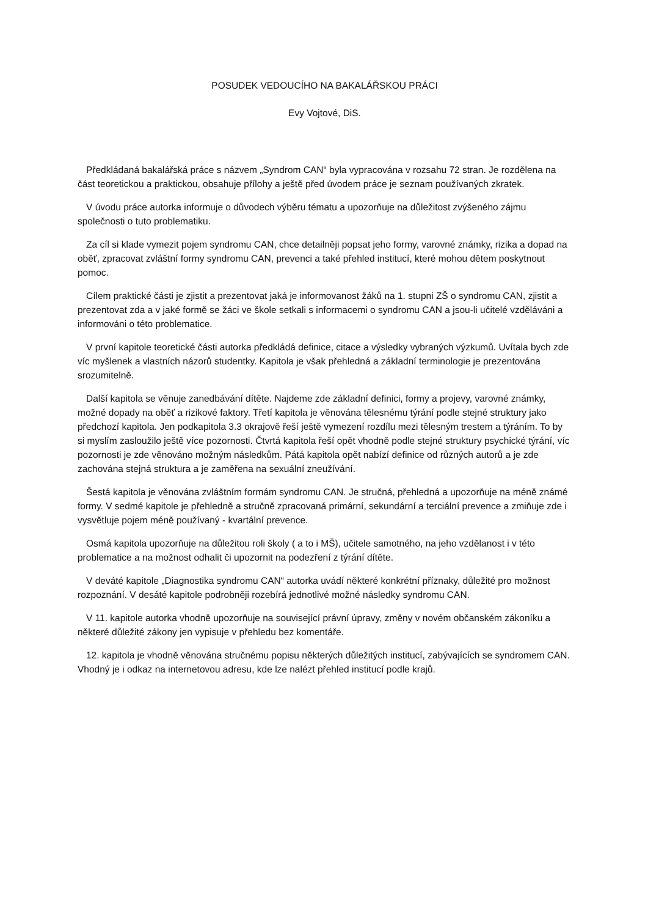POSUDEK VEDOUCÍHO NA BAKALÁŘSKOU PRÁCI
Evy Vojtové, DiS.
Předkládaná bakalářská práce s názvem „Syndrom CAN“ byla vypracována v rozsahu 72 stran. Je rozdělena na část teoretickou a praktickou, obsahuje přílohy a ještě před úvodem práce je seznam používaných zkratek.
V úvodu práce autorka informuje o důvodech výběru tématu a upozorňuje na důležitost zvýšeného zájmu společnosti o tuto problematiku.
Za cíl si klade vymezit pojem syndromu CAN, chce detailněji popsat jeho formy, varovné známky, rizika a dopad na oběť, zpracovat zvláštní formy syndromu CAN, prevenci a také přehled institucí, které mohou dětem poskytnout pomoc.
Cílem praktické části je zjistit a prezentovat jaká je informovanost žáků na 1. stupni ZŠ o syndromu CAN, zjistit a prezentovat zda a v jaké formě se žáci ve škole setkali s informacemi o syndromu CAN a jsou-li učitelé vzděláváni a informováni o této problematice.
V první kapitole teoretické části autorka předkládá definice, citace a výsledky vybraných výzkumů. Uvítala bych zde víc myšlenek a vlastních názorů studentky. Kapitola je však přehledná a základní terminologie je prezentována srozumitelně.
Další kapitola se věnuje zanedbávání dítěte. Najdeme zde základní definici, formy a projevy, varovné známky, možné dopady na oběť a rizikové faktory. Třetí kapitola je věnována tělesnému týrání podle stejné struktury jako předchozí kapitola. Jen podkapitola 3.3 okrajově řeší ještě vymezení rozdílu mezi tělesným trestem a týráním. To by si myslím zasloužilo ještě více pozornosti. Čtvrtá kapitola řeší opět vhodně podle stejné struktury psychické týrání, víc pozornosti je zde věnováno možným následkům. Pátá kapitola opět nabízí definice od různých autorů a je zde zachována stejná struktura a je zaměřena na sexuální zneužívání.
Šestá kapitola je věnována zvláštním formám syndromu CAN. Je stručná, přehledná a upozorňuje na méně známé formy. V sedmé kapitole je přehledně a stručně zpracovaná primární, sekundární a terciální prevence a zmiňuje zde i vysvětluje pojem méně používaný - kvartální prevence.
Osmá kapitola upozorňuje na důležitou roli školy ( a to i MŠ), učitele samotného, na jeho vzdělanost i v této problematice a na možnost odhalit či upozornit na podezření z týrání dítěte.
V deváté kapitole „Diagnostika syndromu CAN“ autorka uvádí některé konkrétní příznaky, důležité pro možnost rozpoznání. V desáté kapitole podrobněji rozebírá jednotlivé možné následky syndromu CAN.
V 11. kapitole autorka vhodně upozorňuje na související právní úpravy, změny v novém občanském zákoníku a některé důležité zákony jen vypisuje v přehledu bez komentáře.
12. kapitola je vhodně věnována stručnému popisu některých důležitých institucí, zabývajících se syndromem CAN. Vhodný je i odkaz na internetovou adresu, kde lze nalézt přehled institucí podle krajů.